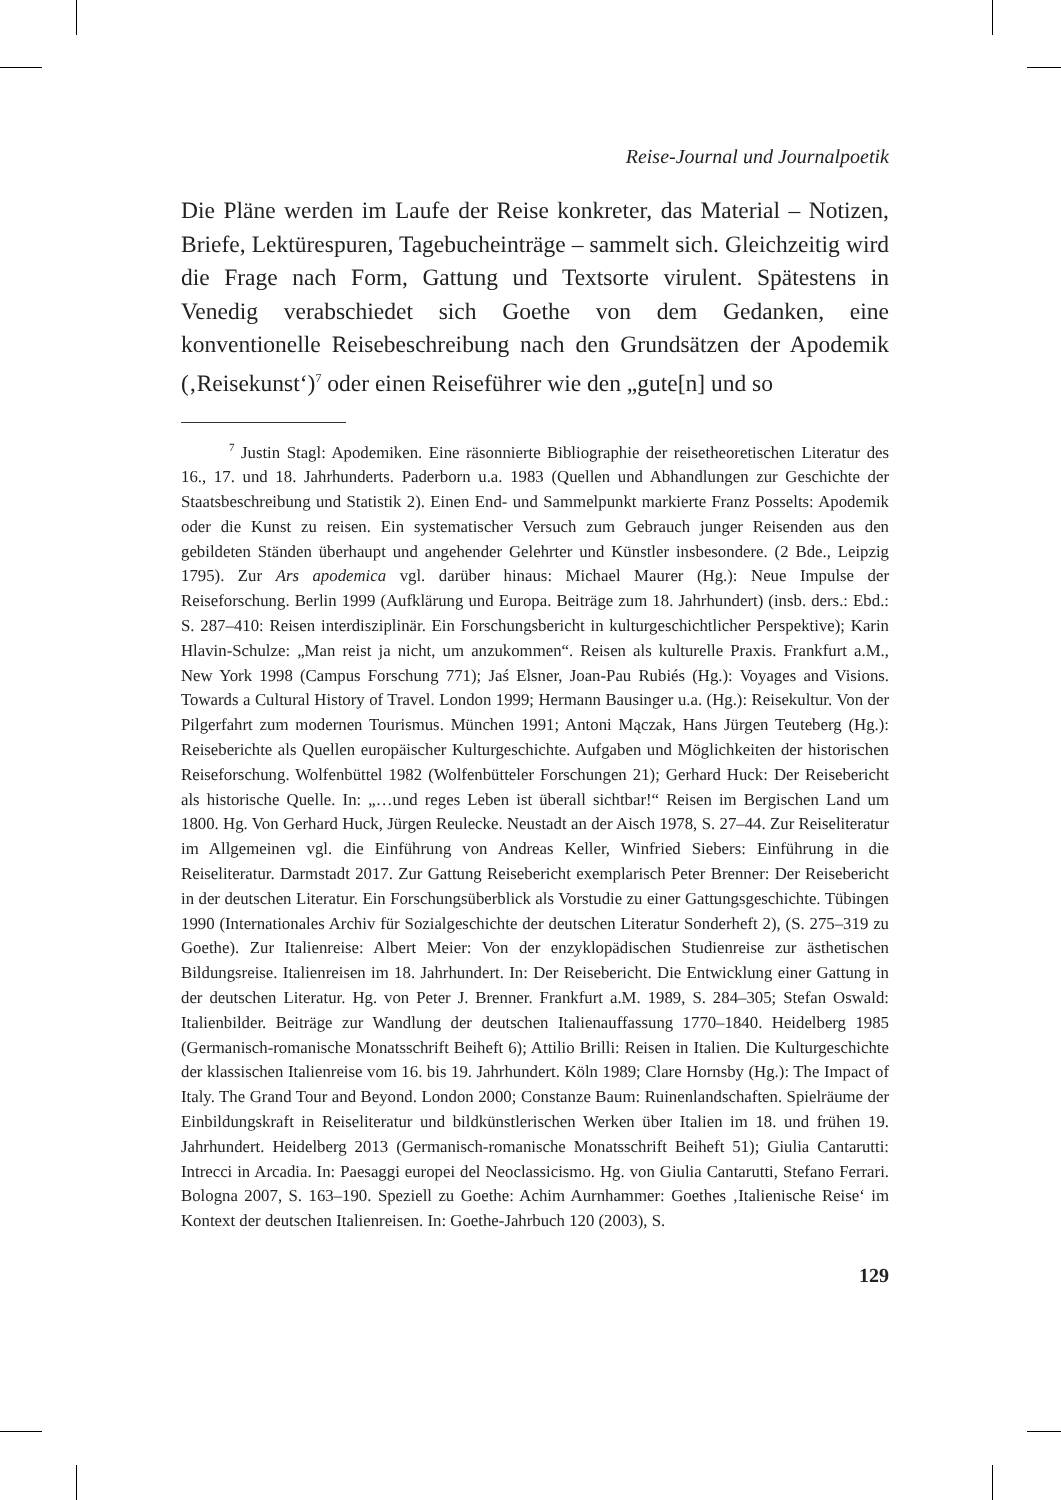Reise-Journal und Journalpoetik
Die Pläne werden im Laufe der Reise konkreter, das Material – Notizen, Briefe, Lektürespuren, Tagebucheinträge – sammelt sich. Gleichzeitig wird die Frage nach Form, Gattung und Textsorte virulent. Spätestens in Venedig verabschiedet sich Goethe von dem Gedanken, eine konventionelle Reisebeschreibung nach den Grundsätzen der Apodemik (‚Reisekunst‘)<sup>7</sup> oder einen Reiseführer wie den „gute[n] und so
<sup>7</sup> Justin Stagl: Apodemiken. Eine räsonnierte Bibliographie der reisetheoretischen Literatur des 16., 17. und 18. Jahrhunderts. Paderborn u.a. 1983 (Quellen und Abhandlungen zur Geschichte der Staatsbeschreibung und Statistik 2). Einen End- und Sammelpunkt markierte Franz Posselts: Apodemik oder die Kunst zu reisen. Ein systematischer Versuch zum Gebrauch junger Reisenden aus den gebildeten Ständen überhaupt und angehender Gelehrter und Künstler insbesondere. (2 Bde., Leipzig 1795). Zur Ars apodemica vgl. darüber hinaus: Michael Maurer (Hg.): Neue Impulse der Reiseforschung. Berlin 1999 (Aufklärung und Europa. Beiträge zum 18. Jahrhundert) (insb. ders.: Ebd.: S. 287–410: Reisen interdisziplinär. Ein Forschungsbericht in kulturgeschichtlicher Perspektive); Karin Hlavin-Schulze: „Man reist ja nicht, um anzukommen“. Reisen als kulturelle Praxis. Frankfurt a.M., New York 1998 (Campus Forschung 771); Jaś Elsner, Joan-Pau Rubiés (Hg.): Voyages and Visions. Towards a Cultural History of Travel. London 1999; Hermann Bausinger u.a. (Hg.): Reisekultur. Von der Pilgerfahrt zum modernen Tourismus. München 1991; Antoni Mączak, Hans Jürgen Teuteberg (Hg.): Reiseberichte als Quellen europäischer Kulturgeschichte. Aufgaben und Möglichkeiten der historischen Reiseforschung. Wolfenbüttel 1982 (Wolfenbütteler Forschungen 21); Gerhard Huck: Der Reisebericht als historische Quelle. In: „…und reges Leben ist überall sichtbar!“ Reisen im Bergischen Land um 1800. Hg. Von Gerhard Huck, Jürgen Reulecke. Neustadt an der Aisch 1978, S. 27–44. Zur Reiseliteratur im Allgemeinen vgl. die Einführung von Andreas Keller, Winfried Siebers: Einführung in die Reiseliteratur. Darmstadt 2017. Zur Gattung Reisebericht exemplarisch Peter Brenner: Der Reisebericht in der deutschen Literatur. Ein Forschungsüberblick als Vorstudie zu einer Gattungsgeschichte. Tübingen 1990 (Internationales Archiv für Sozialgeschichte der deutschen Literatur Sonderheft 2), (S. 275–319 zu Goethe). Zur Italienreise: Albert Meier: Von der enzyklopädischen Studienreise zur ästhetischen Bildungsreise. Italienreisen im 18. Jahrhundert. In: Der Reisebericht. Die Entwicklung einer Gattung in der deutschen Literatur. Hg. von Peter J. Brenner. Frankfurt a.M. 1989, S. 284–305; Stefan Oswald: Italienbilder. Beiträge zur Wandlung der deutschen Italienauffassung 1770–1840. Heidelberg 1985 (Germanisch-romanische Monatsschrift Beiheft 6); Attilio Brilli: Reisen in Italien. Die Kulturgeschichte der klassischen Italienreise vom 16. bis 19. Jahrhundert. Köln 1989; Clare Hornsby (Hg.): The Impact of Italy. The Grand Tour and Beyond. London 2000; Constanze Baum: Ruinenlandschaften. Spielräume der Einbildungskraft in Reiseliteratur und bildkünstlerischen Werken über Italien im 18. und frühen 19. Jahrhundert. Heidelberg 2013 (Germanisch-romanische Monatsschrift Beiheft 51); Giulia Cantarutti: Intrecci in Arcadia. In: Paesaggi europei del Neoclassicismo. Hg. von Giulia Cantarutti, Stefano Ferrari. Bologna 2007, S. 163–190. Speziell zu Goethe: Achim Aurnhammer: Goethes ‚Italienische Reise‘ im Kontext der deutschen Italienreisen. In: Goethe-Jahrbuch 120 (2003), S.
129